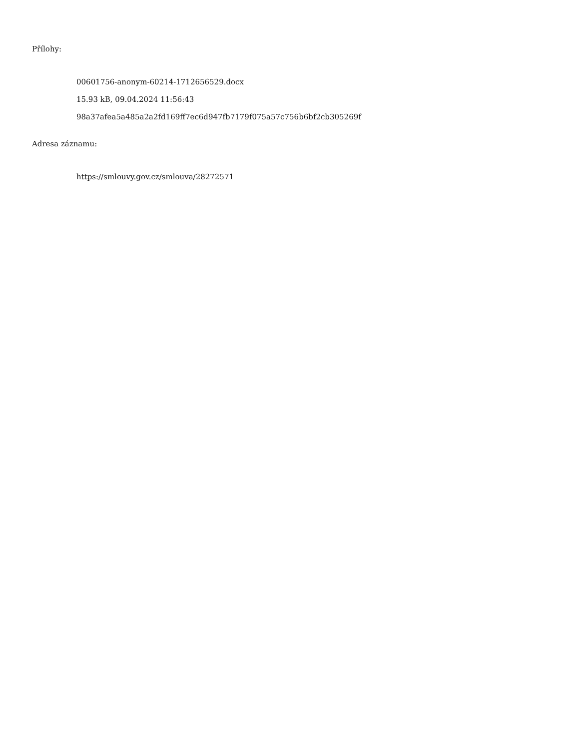Přílohy:
00601756-anonym-60214-1712656529.docx
15.93 kB, 09.04.2024 11:56:43
98a37afea5a485a2a2fd169ff7ec6d947fb7179f075a57c756b6bf2cb305269f
Adresa záznamu:
https://smlouvy.gov.cz/smlouva/28272571